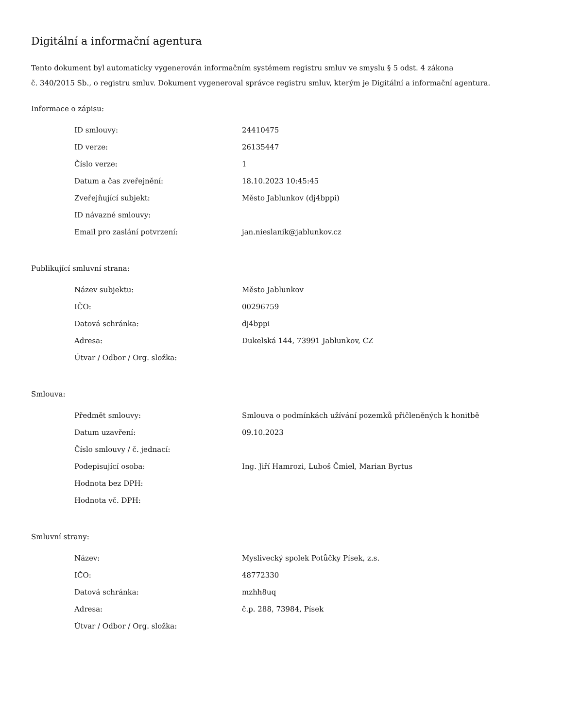Digitální a informační agentura
Tento dokument byl automaticky vygenerován informačním systémem registru smluv ve smyslu § 5 odst. 4 zákona
č. 340/2015 Sb., o registru smluv. Dokument vygeneroval správce registru smluv, kterým je Digitální a informační agentura.
Informace o zápisu:
| ID smlouvy: | 24410475 |
| ID verze: | 26135447 |
| Číslo verze: | 1 |
| Datum a čas zveřejnění: | 18.10.2023 10:45:45 |
| Zveřejňující subjekt: | Město Jablunkov (dj4bppi) |
| ID návazné smlouvy: | |
| Email pro zaslání potvrzení: | jan.nieslanik@jablunkov.cz |
Publikující smluvní strana:
| Název subjektu: | Město Jablunkov |
| IČO: | 00296759 |
| Datová schránka: | dj4bppi |
| Adresa: | Dukelská 144, 73991 Jablunkov, CZ |
| Útvar / Odbor / Org. složka: | |
Smlouva:
| Předmět smlouvy: | Smlouva o podmínkách užívání pozemků přičleněných k honitbě |
| Datum uzavření: | 09.10.2023 |
| Číslo smlouvy / č. jednací: | |
| Podepisující osoba: | Ing. Jiří Hamrozi, Luboš Čmiel, Marian Byrtus |
| Hodnota bez DPH: | |
| Hodnota vč. DPH: | |
Smluvní strany:
| Název: | Myslivecký spolek Potůčky Písek, z.s. |
| IČO: | 48772330 |
| Datová schránka: | mzhh8uq |
| Adresa: | č.p. 288, 73984, Písek |
| Útvar / Odbor / Org. složka: | |